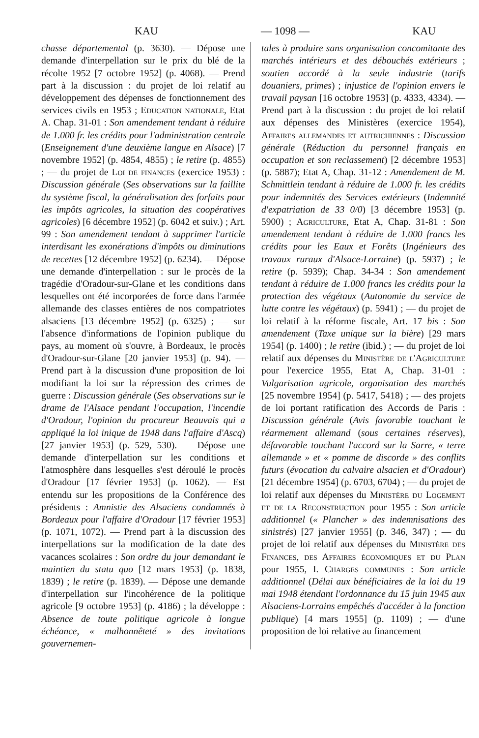KAU — 1098 — KAU
chasse départemental (p. 3630). — Dépose une demande d'interpellation sur le prix du blé de la récolte 1952 [7 octobre 1952] (p. 4068). — Prend part à la discussion : du projet de loi relatif au développement des dépenses de fonctionnement des services civils en 1953 ; Education nationale, Etat A. Chap. 31-01 : Son amendement tendant à réduire de 1.000 fr. les crédits pour l'administration centrale (Enseignement d'une deuxième langue en Alsace) [7 novembre 1952] (p. 4854, 4855) ; le retire (p. 4855) ; — du projet de Loi de finances (exercice 1953) : Discussion générale (Ses observations sur la faillite du système fiscal, la généralisation des forfaits pour les impôts agricoles, la situation des coopératives agricoles) [6 décembre 1952] (p. 6042 et suiv.) ; Art. 99 : Son amendement tendant à supprimer l'article interdisant les exonérations d'impôts ou diminutions de recettes [12 décembre 1952] (p. 6234). — Dépose une demande d'interpellation : sur le procès de la tragédie d'Oradour-sur-Glane et les conditions dans lesquelles ont été incorporées de force dans l'armée allemande des classes entières de nos compatriotes alsaciens [13 décembre 1952] (p. 6325) ; — sur l'absence d'informations de l'opinion publique du pays, au moment où s'ouvre, à Bordeaux, le procès d'Oradour-sur-Glane [20 janvier 1953] (p. 94). — Prend part à la discussion d'une proposition de loi modifiant la loi sur la répression des crimes de guerre : Discussion générale (Ses observations sur le drame de l'Alsace pendant l'occupation, l'incendie d'Oradour, l'opinion du procureur Beauvais qui a appliqué la loi inique de 1948 dans l'affaire d'Ascq) [27 janvier 1953] (p. 529, 530). — Dépose une demande d'interpellation sur les conditions et l'atmosphère dans lesquelles s'est déroulé le procès d'Oradour [17 février 1953] (p. 1062). — Est entendu sur les propositions de la Conférence des présidents : Amnistie des Alsaciens condamnés à Bordeaux pour l'affaire d'Oradour [17 février 1953] (p. 1071, 1072). — Prend part à la discussion des interpellations sur la modification de la date des vacances scolaires : Son ordre du jour demandant le maintien du statu quo [12 mars 1953] (p. 1838, 1839) ; le retire (p. 1839). — Dépose une demande d'interpellation sur l'incohérence de la politique agricole [9 octobre 1953] (p. 4186) ; la développe : Absence de toute politique agricole à longue échéance, « malhonnêteté » des invitations gouvernemen-
tales à produire sans organisation concomitante des marchés intérieurs et des débouchés extérieurs ; soutien accordé à la seule industrie (tarifs douaniers, primes) ; injustice de l'opinion envers le travail paysan [16 octobre 1953] (p. 4333, 4334). — Prend part à la discussion : du projet de loi relatif aux dépenses des Ministères (exercice 1954), Affaires allemandes et autrichiennes : Discussion générale (Réduction du personnel français en occupation et son reclassement) [2 décembre 1953] (p. 5887); Etat A, Chap. 31-12 : Amendement de M. Schmittlein tendant à réduire de 1.000 fr. les crédits pour indemnités des Services extérieurs (Indemnité d'expatriation de 33 0/0) [3 décembre 1953] (p. 5900) ; Agriculture, Etat A, Chap. 31-81 : Son amendement tendant à réduire de 1.000 francs les crédits pour les Eaux et Forêts (Ingénieurs des travaux ruraux d'Alsace-Lorraine) (p. 5937) ; le retire (p. 5939); Chap. 34-34 : Son amendement tendant à réduire de 1.000 francs les crédits pour la protection des végétaux (Autonomie du service de lutte contre les végétaux) (p. 5941) ; — du projet de loi relatif à la réforme fiscale, Art. 17 bis : Son amendement (Taxe unique sur la bière) [29 mars 1954] (p. 1400) ; le retire (ibid.) ; — du projet de loi relatif aux dépenses du Ministère de l'Agriculture pour l'exercice 1955, Etat A, Chap. 31-01 : Vulgarisation agricole, organisation des marchés [25 novembre 1954] (p. 5417, 5418) ; — des projets de loi portant ratification des Accords de Paris : Discussion générale (Avis favorable touchant le réarmement allemand (sous certaines réserves), défavorable touchant l'accord sur la Sarre, « terre allemande » et « pomme de discorde » des conflits futurs (évocation du calvaire alsacien et d'Oradour) [21 décembre 1954] (p. 6703, 6704) ; — du projet de loi relatif aux dépenses du Ministère du Logement et de la Reconstruction pour 1955 : Son article additionnel (« Plancher » des indemnisations des sinistrés) [27 janvier 1955] (p. 346, 347) ; — du projet de loi relatif aux dépenses du Ministère des Finances, des Affaires économiques et du Plan pour 1955, I. Charges communes : Son article additionnel (Délai aux bénéficiaires de la loi du 19 mai 1948 étendant l'ordonnance du 15 juin 1945 aux Alsaciens-Lorrains empêchés d'accéder à la fonction publique) [4 mars 1955] (p. 1109) ; — d'une proposition de loi relative au financement